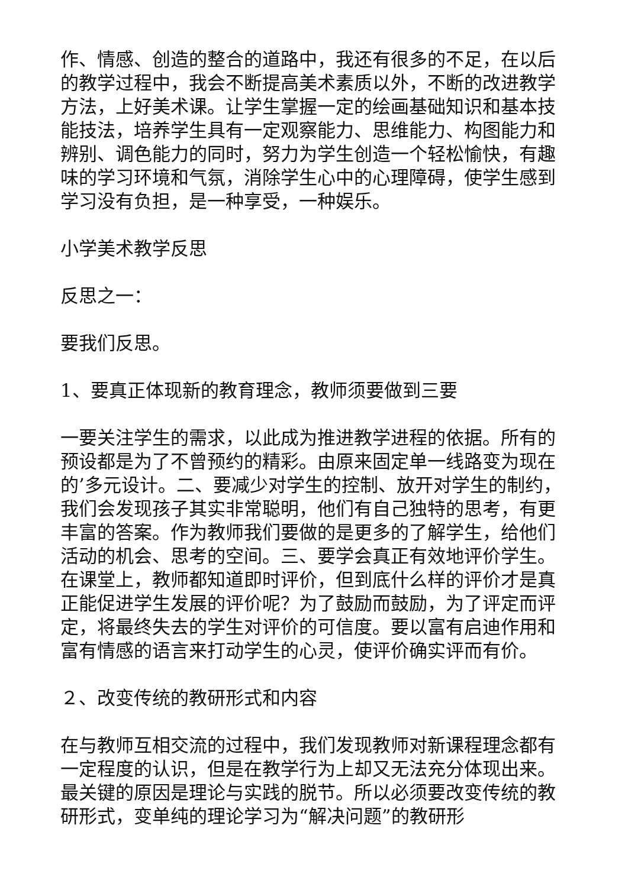作、情感、创造的整合的道路中，我还有很多的不足，在以后的教学过程中，我会不断提高美术素质以外，不断的改进教学方法，上好美术课。让学生掌握一定的绘画基础知识和基本技能技法，培养学生具有一定观察能力、思维能力、构图能力和辨别、调色能力的同时，努力为学生创造一个轻松愉快，有趣味的学习环境和气氛，消除学生心中的心理障碍，使学生感到学习没有负担，是一种享受，一种娱乐。
小学美术教学反思
反思之一：
要我们反思。
1、要真正体现新的教育理念，教师须要做到三要
一要关注学生的需求，以此成为推进教学进程的依据。所有的预设都是为了不曾预约的精彩。由原来固定单一线路变为现在的’多元设计。二、要减少对学生的控制、放开对学生的制约，我们会发现孩子其实非常聪明，他们有自己独特的思考，有更丰富的答案。作为教师我们要做的是更多的了解学生，给他们活动的机会、思考的空间。三、要学会真正有效地评价学生。在课堂上，教师都知道即时评价，但到底什么样的评价才是真正能促进学生发展的评价呢？为了鼓励而鼓励，为了评定而评定，将最终失去的学生对评价的可信度。要以富有启迪作用和富有情感的语言来打动学生的心灵，使评价确实评而有价。
２、改变传统的教研形式和内容
在与教师互相交流的过程中，我们发现教师对新课程理念都有一定程度的认识，但是在教学行为上却又无法充分体现出来。最关键的原因是理论与实践的脱节。所以必须要改变传统的教研形式，变单纯的理论学习为“解决问题”的教研形